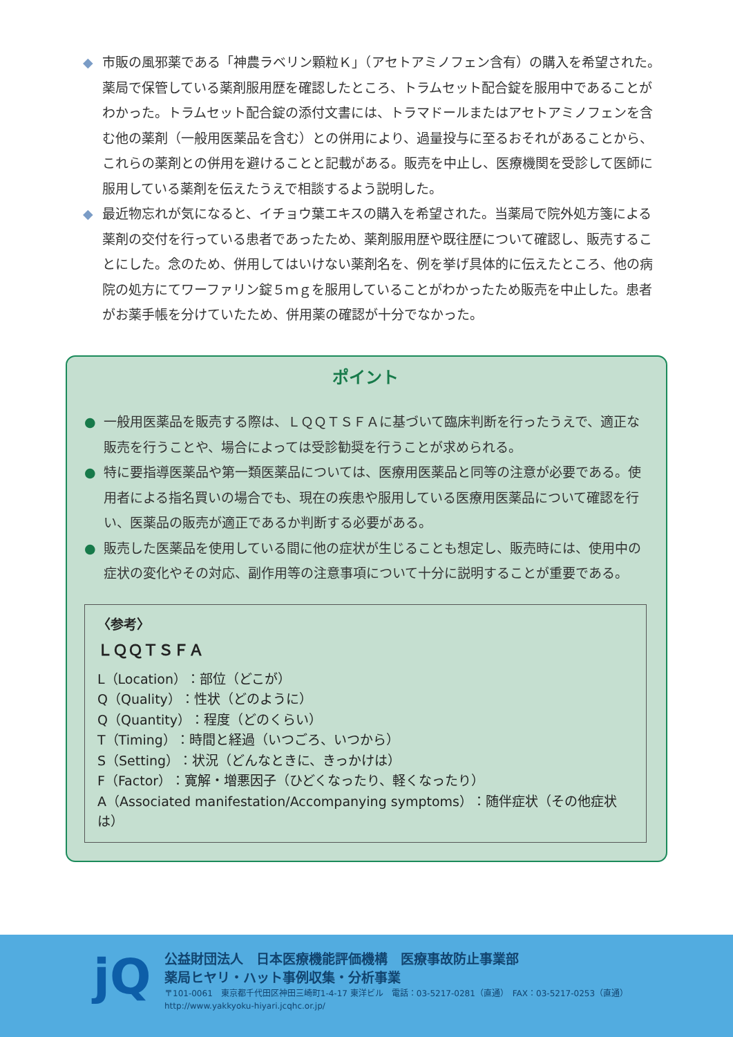◆ 市販の風邪薬である「神農ラベリン顆粒Ｋ」（アセトアミノフェン含有）の購入を希望された。薬局で保管している薬剤服用歴を確認したところ、トラムセット配合錠を服用中であることがわかった。トラムセット配合錠の添付文書には、トラマドールまたはアセトアミノフェンを含む他の薬剤（一般用医薬品を含む）との併用により、過量投与に至るおそれがあることから、これらの薬剤との併用を避けることと記載がある。販売を中止し、医療機関を受診して医師に服用している薬剤を伝えたうえで相談するよう説明した。
◆ 最近物忘れが気になると、イチョウ葉エキスの購入を希望された。当薬局で院外処方箋による薬剤の交付を行っている患者であったため、薬剤服用歴や既往歴について確認し、販売することにした。念のため、併用してはいけない薬剤名を、例を挙げ具体的に伝えたところ、他の病院の処方にてワーファリン錠５ｍｇを服用していることがわかったため販売を中止した。患者がお薬手帳を分けていたため、併用薬の確認が十分でなかった。
ポイント
● 一般用医薬品を販売する際は、ＬＱＱＴＳＦＡに基づいて臨床判断を行ったうえで、適正な販売を行うことや、場合によっては受診勧奨を行うことが求められる。
● 特に要指導医薬品や第一類医薬品については、医療用医薬品と同等の注意が必要である。使用者による指名買いの場合でも、現在の疾患や服用している医療用医薬品について確認を行い、医薬品の販売が適正であるか判断する必要がある。
● 販売した医薬品を使用している間に他の症状が生じることも想定し、販売時には、使用中の症状の変化やその対応、副作用等の注意事項について十分に説明することが重要である。
〈参考〉
ＬＱＱＴＳＦＡ
L（Location）：部位（どこが）
Q（Quality）：性状（どのように）
Q（Quantity）：程度（どのくらい）
T（Timing）：時間と経過（いつごろ、いつから）
S（Setting）：状況（どんなときに、きっかけは）
F（Factor）：寛解・増悪因子（ひどくなったり、軽くなったり）
A（Associated manifestation/Accompanying symptoms）：随伴症状（その他症状は）
jQ
公益財団法人　日本医療機能評価機構　医療事故防止事業部
薬局ヒヤリ・ハット事例収集・分析事業
〒101-0061　東京都千代田区神田三崎町1-4-17 東洋ビル　電話：03-5217-0281（直通）　FAX：03-5217-0253（直通）
http://www.yakkyoku-hiyari.jcqhc.or.jp/